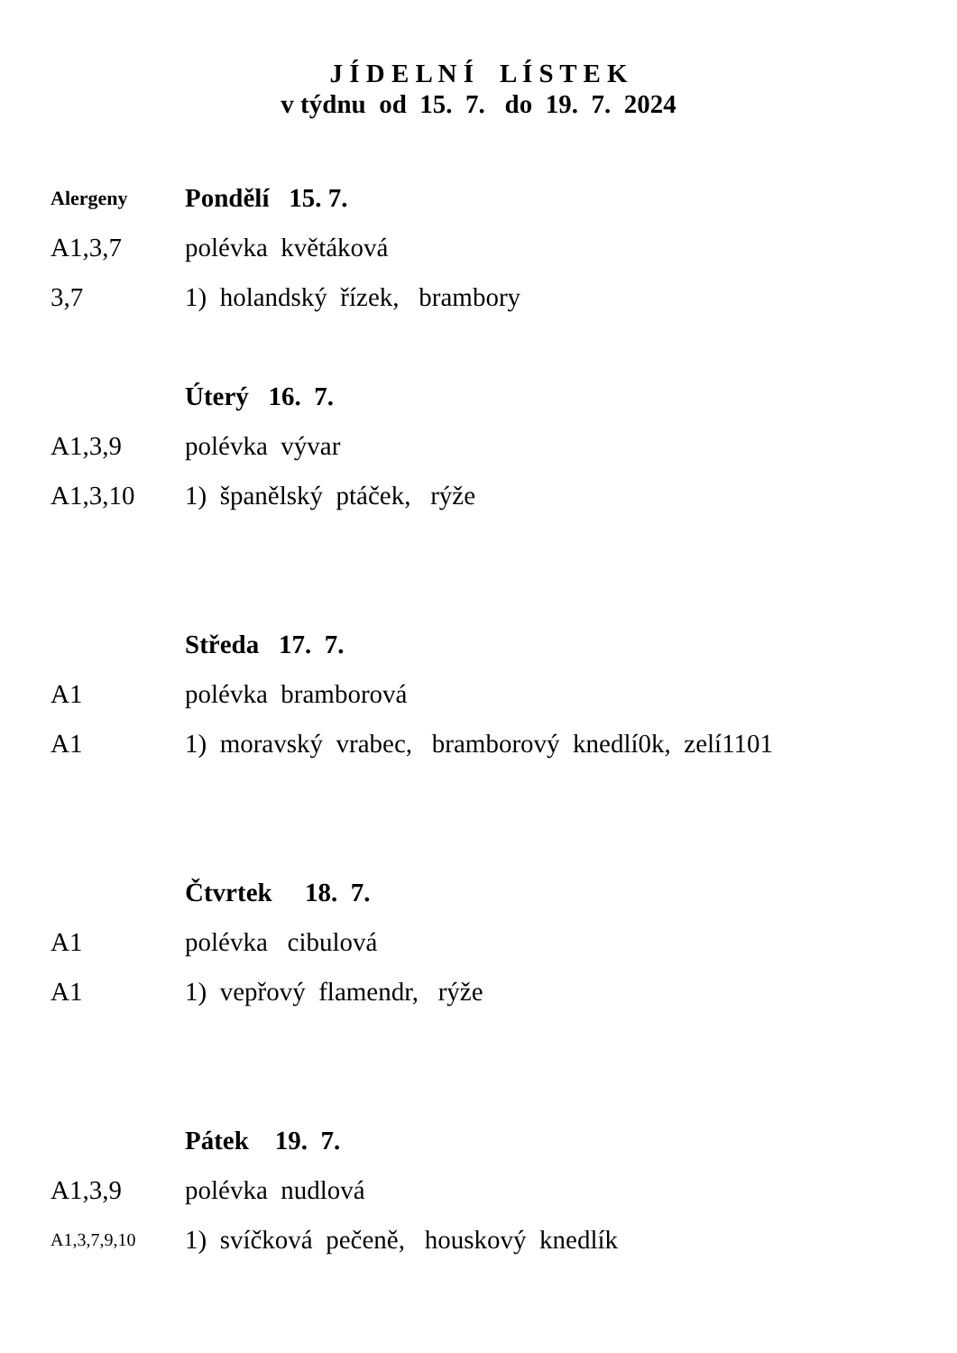J Í D E L N Í L Í S T E K
v týdnu od 15. 7. do 19. 7. 2024
Alergeny
Pondělí 15. 7.
A1,3,7 polévka květáková
3,7
1) holandský řízek, brambory
Úterý 16. 7.
A1,3,9 polévka vývar
A1,3,10 1) španělský ptáček, rýže
Středa 17. 7.
A1 polévka bramborová
A1
1) moravský vrabec, bramborový knedlí0k, zelí1101
Čtvrtek 18. 7.
A1 polévka cibulová
A1 1) vepřový flamendr, rýže
Pátek 19. 7.
A1,3,9 polévka nudlová
A1,3,7,9,10
1) svíčková pečeně, houskový knedlík